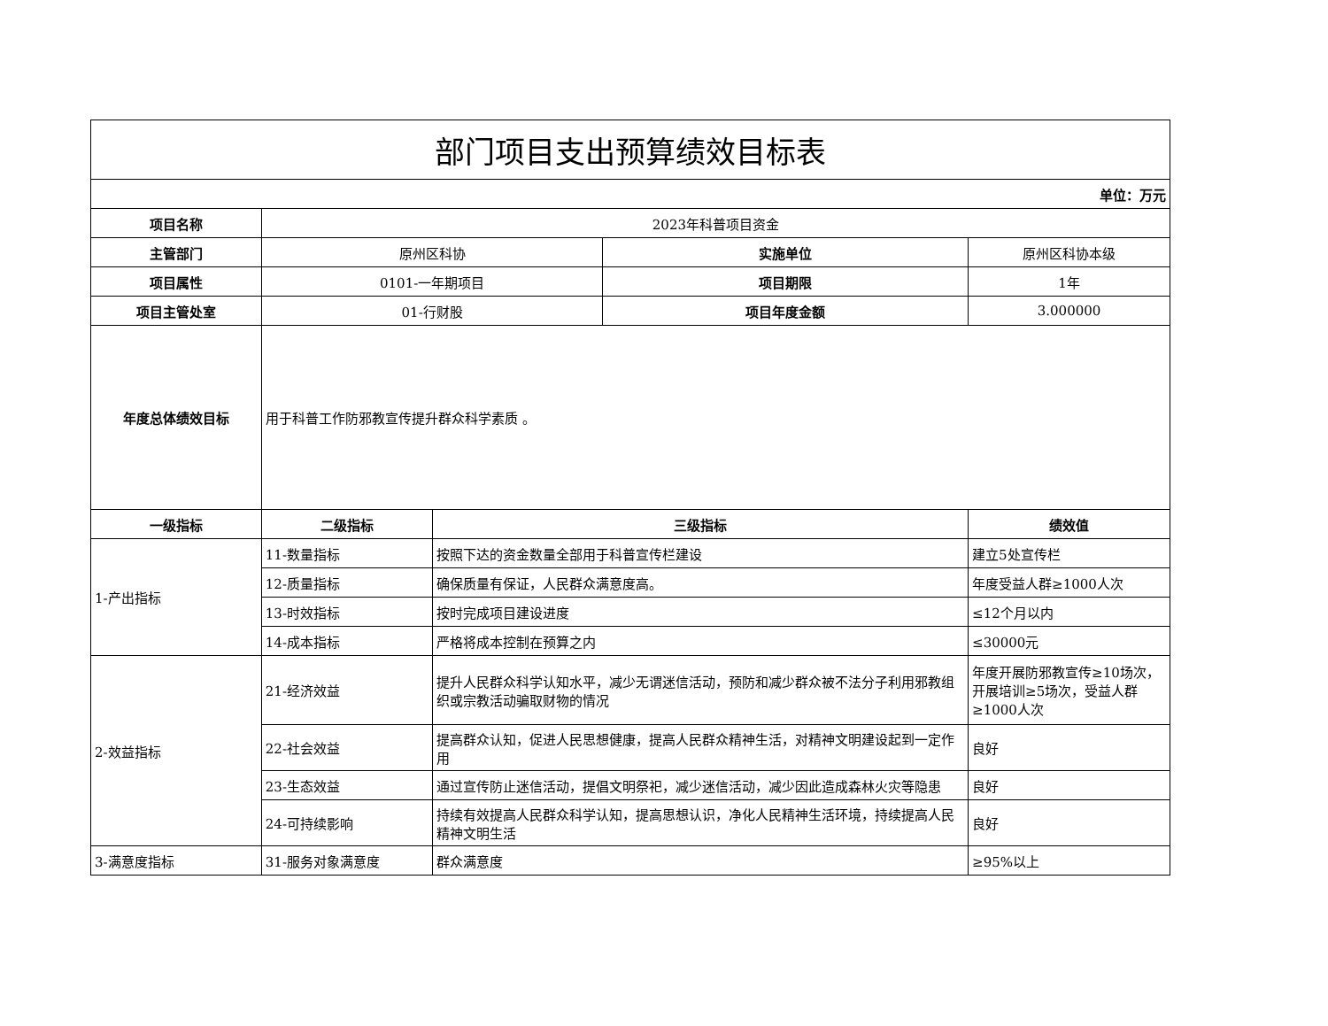| 部门项目支出预算绩效目标表 | | | | |
| 单位：万元 | | | | |
| 项目名称 | 2023年科普项目资金 | | | |
| 主管部门 | 原州区科协 | | 实施单位 | 原州区科协本级 |
| 项目属性 | 0101-一年期项目 | | 项目期限 | 1年 |
| 项目主管处室 | 01-行财股 | | 项目年度金额 | 3.000000 |
| 年度总体绩效目标 | 用于科普工作防邪教宣传提升群众科学素质 。 | | | |
| 一级指标 | 二级指标 | 三级指标 | | 绩效值 |
| 1-产出指标 | 11-数量指标 | 按照下达的资金数量全部用于科普宣传栏建设 | | 建立5处宣传栏 |
| | 12-质量指标 | 确保质量有保证，人民群众满意度高。 | | 年度受益人群≥1000人次 |
| | 13-时效指标 | 按时完成项目建设进度 | | ≤12个月以内 |
| | 14-成本指标 | 严格将成本控制在预算之内 | | ≤30000元 |
| 2-效益指标 | 21-经济效益 | 提升人民群众科学认知水平，减少无谓迷信活动，预防和减少群众被不法分子利用邪教组织或宗教活动骗取财物的情况 | | 年度开展防邪教宣传≥10场次，开展培训≥5场次，受益人群≥1000人次 |
| | 22-社会效益 | 提高群众认知，促进人民思想健康，提高人民群众精神生活，对精神文明建设起到一定作用 | | 良好 |
| | 23-生态效益 | 通过宣传防止迷信活动，提倡文明祭祀，减少迷信活动，减少因此造成森林火灾等隐患 | | 良好 |
| | 24-可持续影响 | 持续有效提高人民群众科学认知，提高思想认识，净化人民精神生活环境，持续提高人民精神文明生活 | | 良好 |
| 3-满意度指标 | 31-服务对象满意度 | 群众满意度 | | ≥95%以上 |